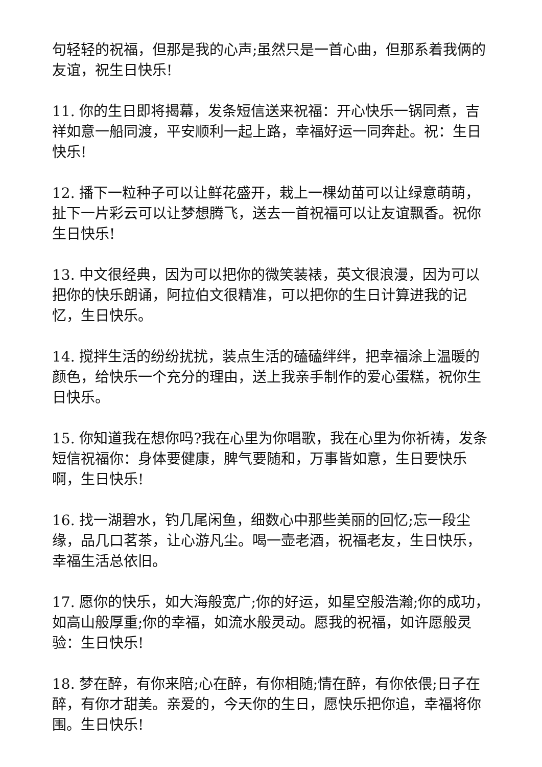句轻轻的祝福，但那是我的心声;虽然只是一首心曲，但那系着我俩的友谊，祝生日快乐!
11. 你的生日即将揭幕，发条短信送来祝福：开心快乐一锅同煮，吉祥如意一船同渡，平安顺利一起上路，幸福好运一同奔赴。祝：生日快乐!
12. 播下一粒种子可以让鲜花盛开，栽上一棵幼苗可以让绿意萌萌，扯下一片彩云可以让梦想腾飞，送去一首祝福可以让友谊飘香。祝你生日快乐!
13. 中文很经典，因为可以把你的微笑装裱，英文很浪漫，因为可以把你的快乐朗诵，阿拉伯文很精准，可以把你的生日计算进我的记忆，生日快乐。
14. 搅拌生活的纷纷扰扰，装点生活的磕磕绊绊，把幸福涂上温暖的颜色，给快乐一个充分的理由，送上我亲手制作的爱心蛋糕，祝你生日快乐。
15. 你知道我在想你吗?我在心里为你唱歌，我在心里为你祈祷，发条短信祝福你：身体要健康，脾气要随和，万事皆如意，生日要快乐啊，生日快乐!
16. 找一湖碧水，钓几尾闲鱼，细数心中那些美丽的回忆;忘一段尘缘，品几口茗茶，让心游凡尘。喝一壶老酒，祝福老友，生日快乐，幸福生活总依旧。
17. 愿你的快乐，如大海般宽广;你的好运，如星空般浩瀚;你的成功，如高山般厚重;你的幸福，如流水般灵动。愿我的祝福，如许愿般灵验：生日快乐!
18. 梦在醉，有你来陪;心在醉，有你相随;情在醉，有你依偎;日子在醉，有你才甜美。亲爱的，今天你的生日，愿快乐把你追，幸福将你围。生日快乐!